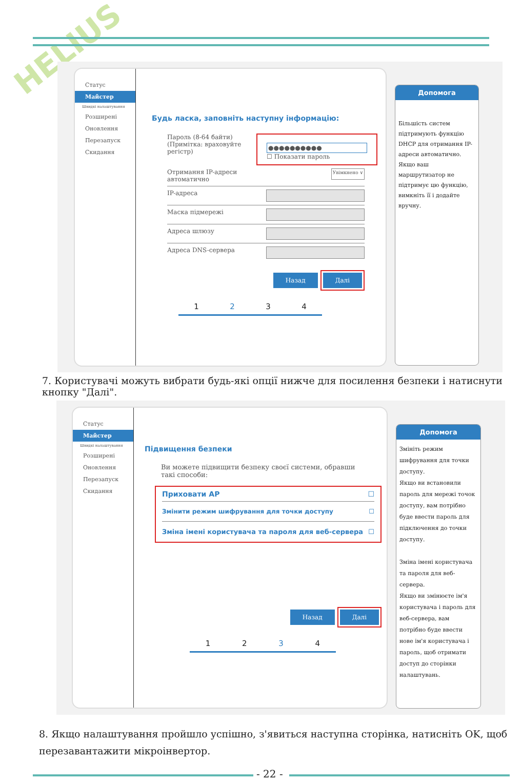HELIUS
Статус
Майстер
Швидкі налаштування
Розширені
Оновлення
Перезапуск
Скидання
Будь ласка, заповніть наступну інформацію:
Пароль (8-64 байти)
(Примітка: враховуйте
регістр)
●●●●●●●●●●
☐ Показати пароль
Отримання IP-адреси
автоматично Увімкнено ∨
IP-адреса
Маска підмережі
Адреса шлюзу
Адреса DNS-сервера
Назад Далі
1234
Допомога
Більшість систем підтримують функцію DHCP для отримання IP-адреси автоматично. Якщо ваш маршрутизатор не підтримує цю функцію, вимкніть її і додайте вручну.
7. Користувачі можуть вибрати будь-які опції нижче для посилення безпеки і натиснути кнопку "Далі".
Статус
Майстер
Швидкі налаштування
Розширені
Оновлення
Перезапуск
Скидання
Підвищення безпеки
Ви можете підвищити безпеку своєї системи, обравши
такі способи:
Приховати AP ☐
Змінити режим шифрування для точки доступу ☐
Зміна імені користувача та пароля для веб-сервера ☐
Назад Далі
1234
Допомога
Змініть режим шифрування для точки доступу.
Якщо ви встановили пароль для мережі точок доступу, вам потрібно буде ввести пароль для підключення до точки доступу.
Зміна імені користувача та пароля для веб-сервера.
Якщо ви змінюєте ім'я користувача і пароль для веб-сервера, вам потрібно буде ввести нове ім'я користувача і пароль, щоб отримати доступ до сторінки налаштувань.
8. Якщо налаштування пройшло успішно, з'явиться наступна сторінка, натисніть OK, щоб
перезавантажити мікроінвертор.
- 22 -